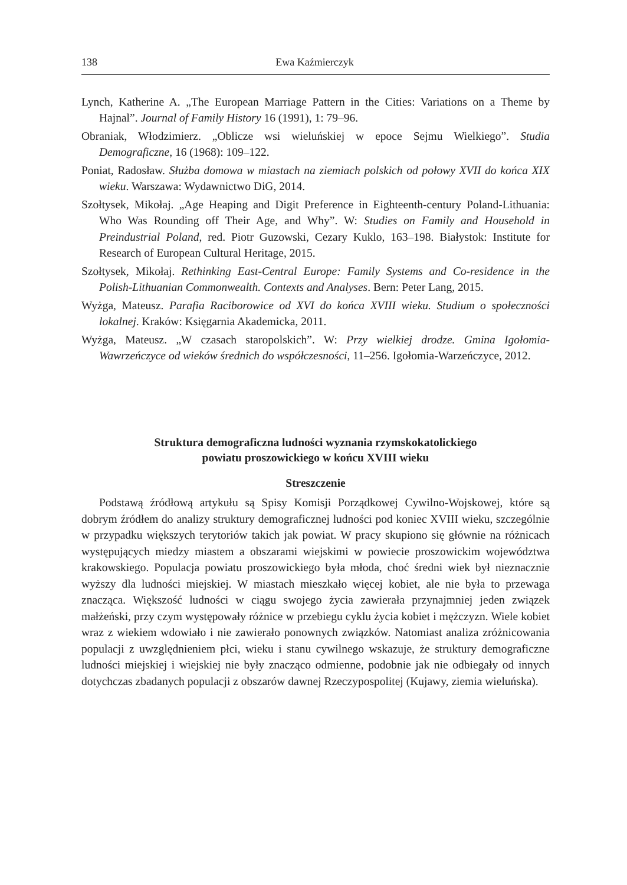138 Ewa Kaźmierczyk
Lynch, Katherine A. „The European Marriage Pattern in the Cities: Variations on a Theme by Hajnal”. Journal of Family History 16 (1991), 1: 79–96.
Obraniak, Włodzimierz. „Oblicze wsi wieluńskiej w epoce Sejmu Wielkiego”. Studia Demograficzne, 16 (1968): 109–122.
Poniat, Radosław. Służba domowa w miastach na ziemiach polskich od połowy XVII do końca XIX wieku. Warszawa: Wydawnictwo DiG, 2014.
Szołtysek, Mikołaj. „Age Heaping and Digit Preference in Eighteenth-century Poland-Lithuania: Who Was Rounding off Their Age, and Why”. W: Studies on Family and Household in Preindustrial Poland, red. Piotr Guzowski, Cezary Kuklo, 163–198. Białystok: Institute for Research of European Cultural Heritage, 2015.
Szołtysek, Mikołaj. Rethinking East-Central Europe: Family Systems and Co-residence in the Polish-Lithuanian Commonwealth. Contexts and Analyses. Bern: Peter Lang, 2015.
Wyżga, Mateusz. Parafia Raciborowice od XVI do końca XVIII wieku. Studium o społeczności lokalnej. Kraków: Księgarnia Akademicka, 2011.
Wyżga, Mateusz. „W czasach staropolskich”. W: Przy wielkiej drodze. Gmina Igołomia-Wawrzeńczyce od wieków średnich do współczesności, 11–256. Igołomia-Warzeńczyce, 2012.
Struktura demograficzna ludności wyznania rzymskokatolickiego
powiatu proszowickiego w końcu XVIII wieku
Streszczenie
Podstawą źródłową artykułu są Spisy Komisji Porządkowej Cywilno-Wojskowej, które są dobrym źródłem do analizy struktury demograficznej ludności pod koniec XVIII wieku, szczególnie w przypadku większych terytoriów takich jak powiat. W pracy skupiono się głównie na różnicach występujących miedzy miastem a obszarami wiejskimi w powiecie proszowickim województwa krakowskiego. Populacja powiatu proszowickiego była młoda, choć średni wiek był nieznacznie wyższy dla ludności miejskiej. W miastach mieszkało więcej kobiet, ale nie była to przewaga znacząca. Większość ludności w ciągu swojego życia zawierała przynajmniej jeden związek małżeński, przy czym występowały różnice w przebiegu cyklu życia kobiet i mężczyzn. Wiele kobiet wraz z wiekiem wdowiało i nie zawierało ponownych związków. Natomiast analiza zróżnicowania populacji z uwzględnieniem płci, wieku i stanu cywilnego wskazuje, że struktury demograficzne ludności miejskiej i wiejskiej nie były znacząco odmienne, podobnie jak nie odbiegały od innych dotychczas zbadanych populacji z obszarów dawnej Rzeczypospolitej (Kujawy, ziemia wieluńska).